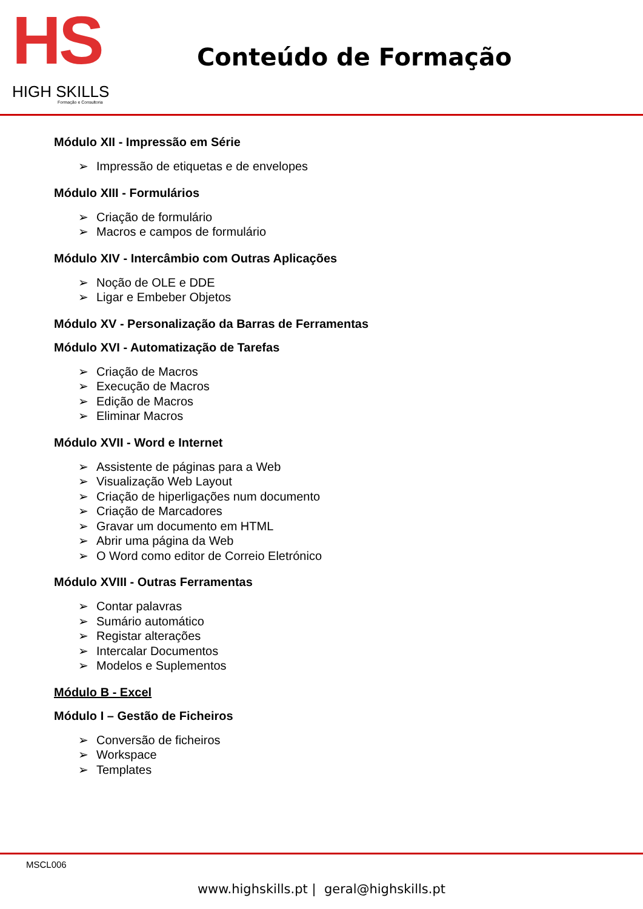HS
HIGH SKILLS
Formação e Consultoria
Conteúdo de Formação
Módulo XII - Impressão em Série
➢ Impressão de etiquetas e de envelopes
Módulo XIII - Formulários
➢ Criação de formulário
➢ Macros e campos de formulário
Módulo XIV - Intercâmbio com Outras Aplicações
➢ Noção de OLE e DDE
➢ Ligar e Embeber Objetos
Módulo XV - Personalização da Barras de Ferramentas
Módulo XVI - Automatização de Tarefas
➢ Criação de Macros
➢ Execução de Macros
➢ Edição de Macros
➢ Eliminar Macros
Módulo XVII - Word e Internet
➢ Assistente de páginas para a Web
➢ Visualização Web Layout
➢ Criação de hiperligações num documento
➢ Criação de Marcadores
➢ Gravar um documento em HTML
➢ Abrir uma página da Web
➢ O Word como editor de Correio Eletrónico
Módulo XVIII - Outras Ferramentas
➢ Contar palavras
➢ Sumário automático
➢ Registar alterações
➢ Intercalar Documentos
➢ Modelos e Suplementos
Módulo B - Excel
Módulo I – Gestão de Ficheiros
➢ Conversão de ficheiros
➢ Workspace
➢ Templates
MSCL006
www.highskills.pt | geral@highskills.pt